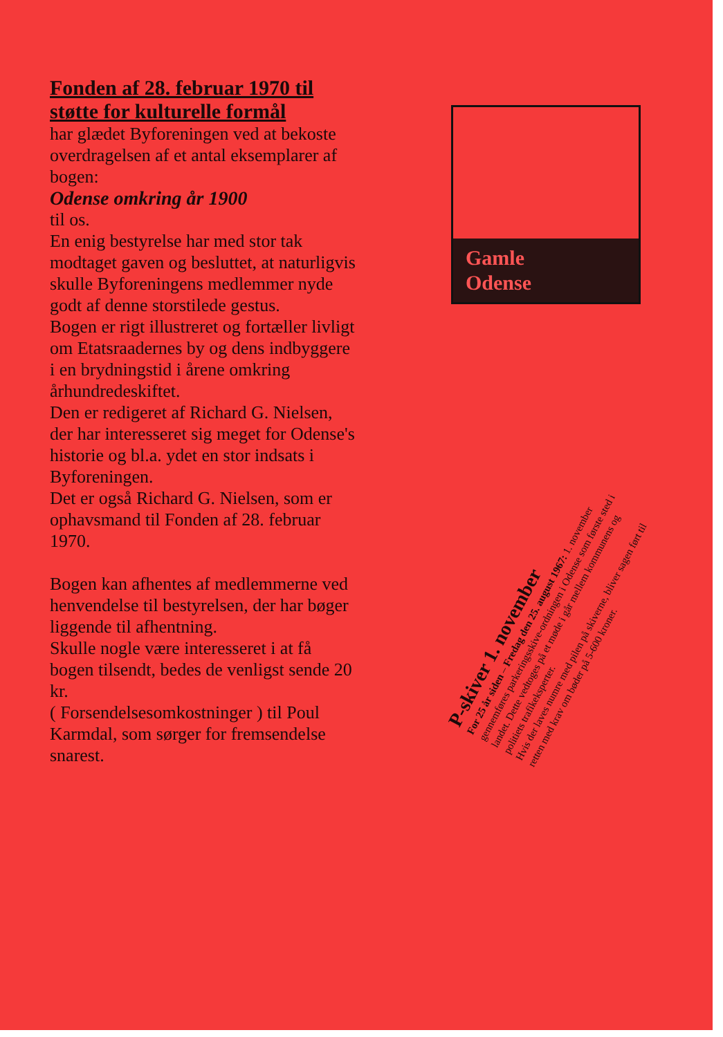Fonden af 28. februar 1970 til støtte for kulturelle formål
har glædet Byforeningen ved at bekoste overdragelsen af et antal eksemplarer af bogen:
Odense omkring år 1900
til os.
En enig bestyrelse har med stor tak modtaget gaven og besluttet, at naturligvis skulle Byforeningens medlemmer nyde godt af denne storstilede gestus.
Bogen er rigt illustreret og fortæller livligt om Etatsraadernes by og dens indbyggere i en brydningstid i årene omkring århundredeskiftet.
Den er redigeret af Richard G. Nielsen, der har interesseret sig meget for Odense's historie og bl.a. ydet en stor indsats i Byforeningen.
Det er også Richard G. Nielsen, som er ophavsmand til Fonden af 28. februar 1970.
Bogen kan afhentes af medlemmerne ved henvendelse til bestyrelsen, der har bøger liggende til afhentning.
Skulle nogle være interesseret i at få bogen tilsendt, bedes de venligst sende 20 kr.
( Forsendelsesomkostninger ) til Poul Karmdal, som sørger for fremsendelse snarest.
Gamle
Odense
P-skiver 1. november
For 25 år siden – Fredag den 25. august 1967: 1. november gennemføres parkeringsskive-ordningen i Odense som første sted i landet. Dette vedtoges på et møde i går mellem kommunens og politiets trafikeksperter.
Hvis der laves numre med pilen på skiverne, bliver sagen ført til retten med krav om bøder på 5-600 kroner.